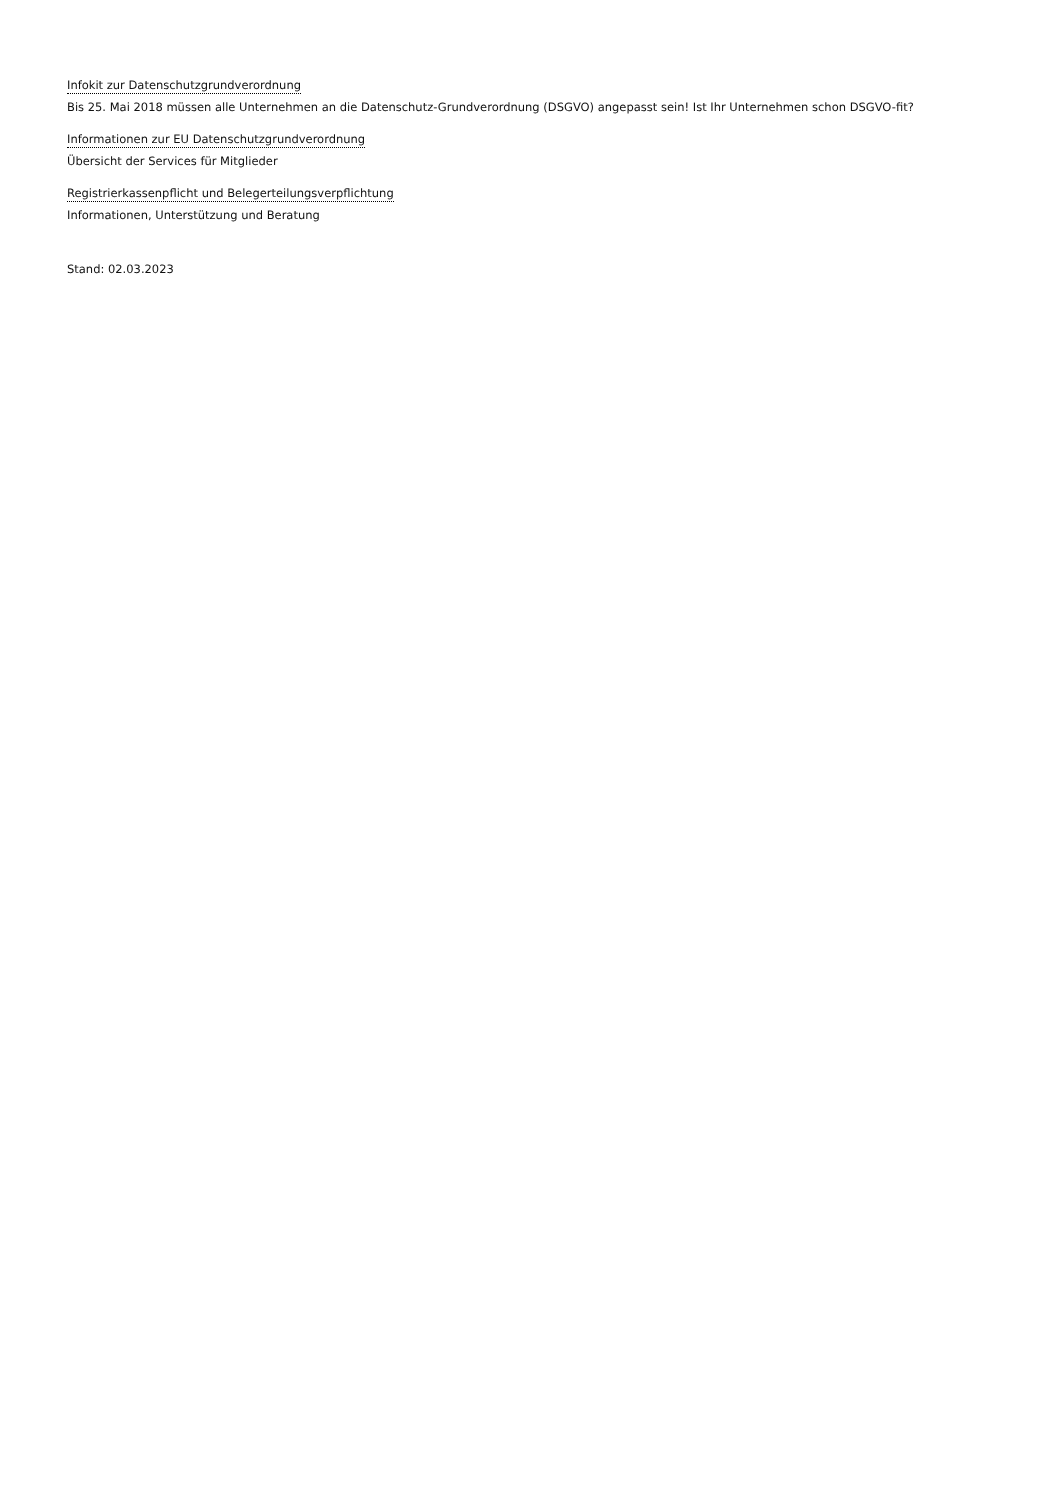Infokit zur Datenschutzgrundverordnung
Bis 25. Mai 2018 müssen alle Unternehmen an die Datenschutz-Grundverordnung (DSGVO) angepasst sein! Ist Ihr Unternehmen schon DSGVO-fit?
Informationen zur EU Datenschutzgrundverordnung
Übersicht der Services für Mitglieder
Registrierkassenpflicht und Belegerteilungsverpflichtung
Informationen, Unterstützung und Beratung
Stand: 02.03.2023